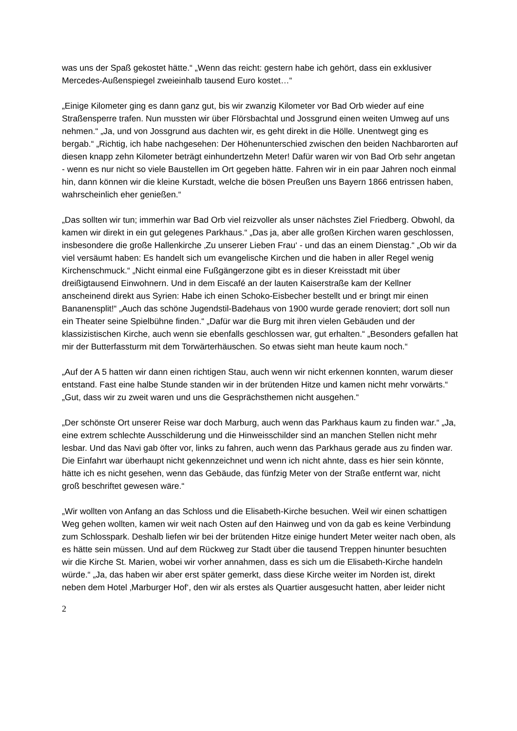was uns der Spaß gekostet hätte.“ „Wenn das reicht: gestern habe ich gehört, dass ein exklusiver Mercedes-Außenspiegel zweieinhalb tausend Euro kostet…“
„Einige Kilometer ging es dann ganz gut, bis wir zwanzig Kilometer vor Bad Orb wieder auf eine Straßensperre trafen. Nun mussten wir über Flörsbachtal und Jossgrund einen weiten Umweg auf uns nehmen.“ „Ja, und von Jossgrund aus dachten wir, es geht direkt in die Hölle. Unentwegt ging es bergab.“ „Richtig, ich habe nachgesehen: Der Höhenunterschied zwischen den beiden Nachbarorten auf diesen knapp zehn Kilometer beträgt einhundertzehn Meter! Dafür waren wir von Bad Orb sehr angetan - wenn es nur nicht so viele Baustellen im Ort gegeben hätte. Fahren wir in ein paar Jahren noch einmal hin, dann können wir die kleine Kurstadt, welche die bösen Preußen uns Bayern 1866 entrissen haben, wahrscheinlich eher genießen.“
„Das sollten wir tun; immerhin war Bad Orb viel reizvoller als unser nächstes Ziel Friedberg. Obwohl, da kamen wir direkt in ein gut gelegenes Parkhaus.“ „Das ja, aber alle großen Kirchen waren geschlossen, insbesondere die große Hallenkirche ‚Zu unserer Lieben Frau‘ - und das an einem Dienstag.“ „Ob wir da viel versäumt haben: Es handelt sich um evangelische Kirchen und die haben in aller Regel wenig Kirchenschmuck.“ „Nicht einmal eine Fußgängerzone gibt es in dieser Kreisstadt mit über dreißigtausend Einwohnern. Und in dem Eiscafé an der lauten Kaiserstraße kam der Kellner anscheinend direkt aus Syrien: Habe ich einen Schoko-Eisbecher bestellt und er bringt mir einen Bananensplit!“ „Auch das schöne Jugendstil-Badehaus von 1900 wurde gerade renoviert; dort soll nun ein Theater seine Spielbühne finden.“ „Dafür war die Burg mit ihren vielen Gebäuden und der klassizistischen Kirche, auch wenn sie ebenfalls geschlossen war, gut erhalten.“ „Besonders gefallen hat mir der Butterfassturm mit dem Torwärterhäuschen. So etwas sieht man heute kaum noch.“
„Auf der A 5 hatten wir dann einen richtigen Stau, auch wenn wir nicht erkennen konnten, warum dieser entstand. Fast eine halbe Stunde standen wir in der brütenden Hitze und kamen nicht mehr vorwärts.“ „Gut, dass wir zu zweit waren und uns die Gesprächsthemen nicht ausgehen.“
„Der schönste Ort unserer Reise war doch Marburg, auch wenn das Parkhaus kaum zu finden war.“ „Ja, eine extrem schlechte Ausschilderung und die Hinweisschilder sind an manchen Stellen nicht mehr lesbar. Und das Navi gab öfter vor, links zu fahren, auch wenn das Parkhaus gerade aus zu finden war. Die Einfahrt war überhaupt nicht gekennzeichnet und wenn ich nicht ahnte, dass es hier sein könnte, hätte ich es nicht gesehen, wenn das Gebäude, das fünfzig Meter von der Straße entfernt war, nicht groß beschriftet gewesen wäre.“
„Wir wollten von Anfang an das Schloss und die Elisabeth-Kirche besuchen. Weil wir einen schattigen Weg gehen wollten, kamen wir weit nach Osten auf den Hainweg und von da gab es keine Verbindung zum Schlosspark. Deshalb liefen wir bei der brütenden Hitze einige hundert Meter weiter nach oben, als es hätte sein müssen. Und auf dem Rückweg zur Stadt über die tausend Treppen hinunter besuchten wir die Kirche St. Marien, wobei wir vorher annahmen, dass es sich um die Elisabeth-Kirche handeln würde.“ „Ja, das haben wir aber erst später gemerkt, dass diese Kirche weiter im Norden ist, direkt neben dem Hotel ‚Marburger Hof‘, den wir als erstes als Quartier ausgesucht hatten, aber leider nicht
2